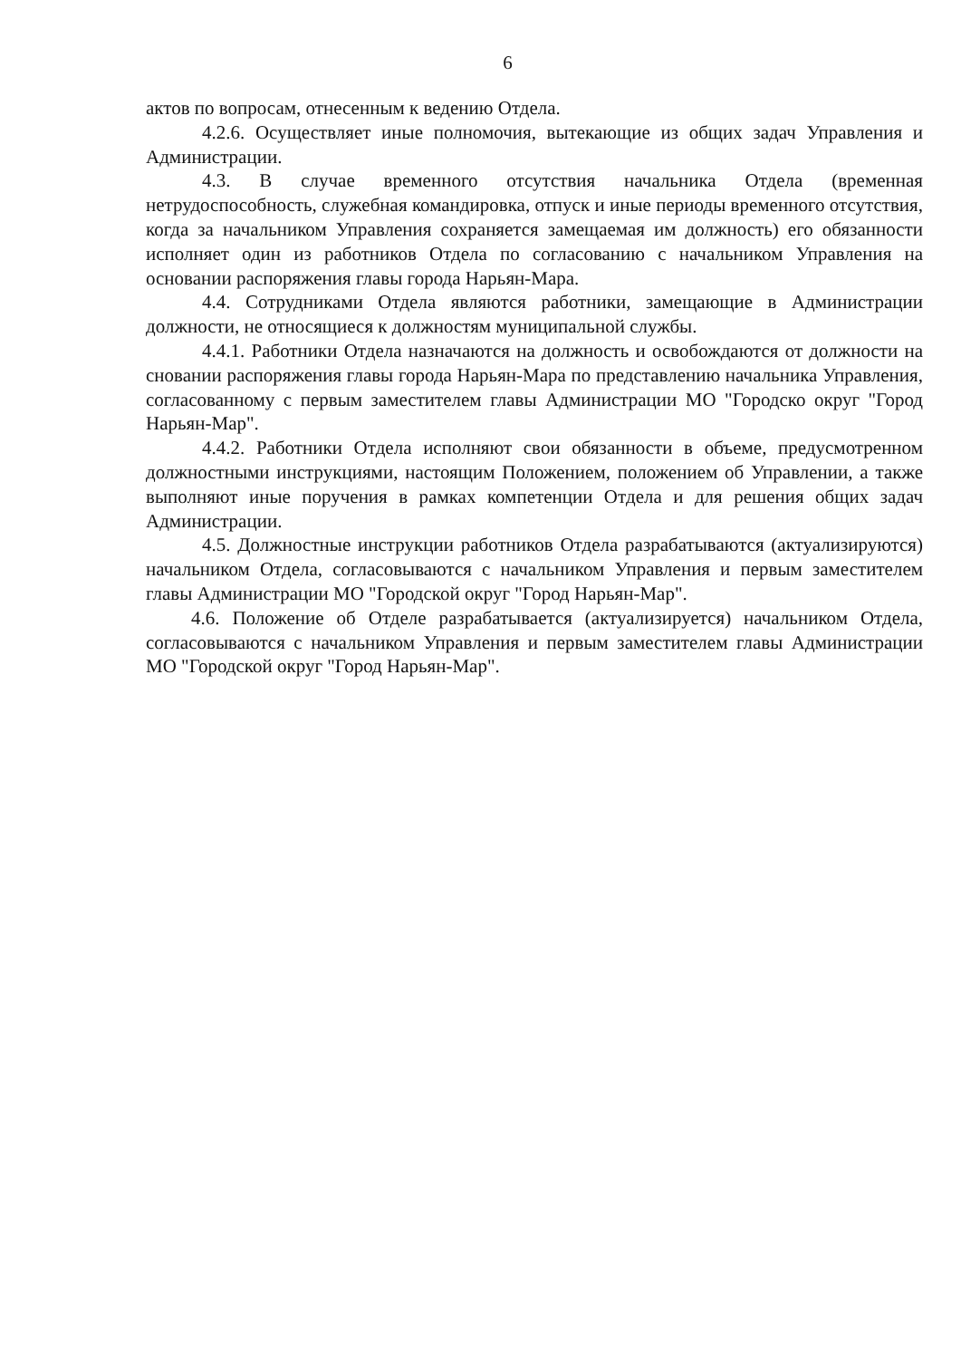6
актов по вопросам, отнесенным к ведению Отдела.
4.2.6. Осуществляет иные полномочия, вытекающие из общих задач Управления и Администрации.
4.3. В случае временного отсутствия начальника Отдела (временная нетрудоспособность, служебная командировка, отпуск и иные периоды временного отсутствия, когда за начальником Управления сохраняется замещаемая им должность) его обязанности исполняет один из работников Отдела по согласованию с начальником Управления на основании распоряжения главы города Нарьян-Мара.
4.4. Сотрудниками Отдела являются работники, замещающие в Администрации должности, не относящиеся к должностям муниципальной службы.
4.4.1. Работники Отдела назначаются на должность и освобождаются от должности на сновании распоряжения главы города Нарьян-Мара по представлению начальника Управления, согласованному с первым заместителем главы Администрации МО "Городско округ "Город Нарьян-Мар".
4.4.2. Работники Отдела исполняют свои обязанности в объеме, предусмотренном должностными инструкциями, настоящим Положением, положением об Управлении, а также выполняют иные поручения в рамках компетенции Отдела и для решения общих задач Администрации.
4.5. Должностные инструкции работников Отдела разрабатываются (актуализируются) начальником Отдела, согласовываются с начальником Управления и первым заместителем главы Администрации МО "Городской округ "Город Нарьян-Мар".
4.6. Положение об Отделе разрабатывается (актуализируется) начальником Отдела, согласовываются с начальником Управления и первым заместителем главы Администрации МО "Городской округ "Город Нарьян-Мар".